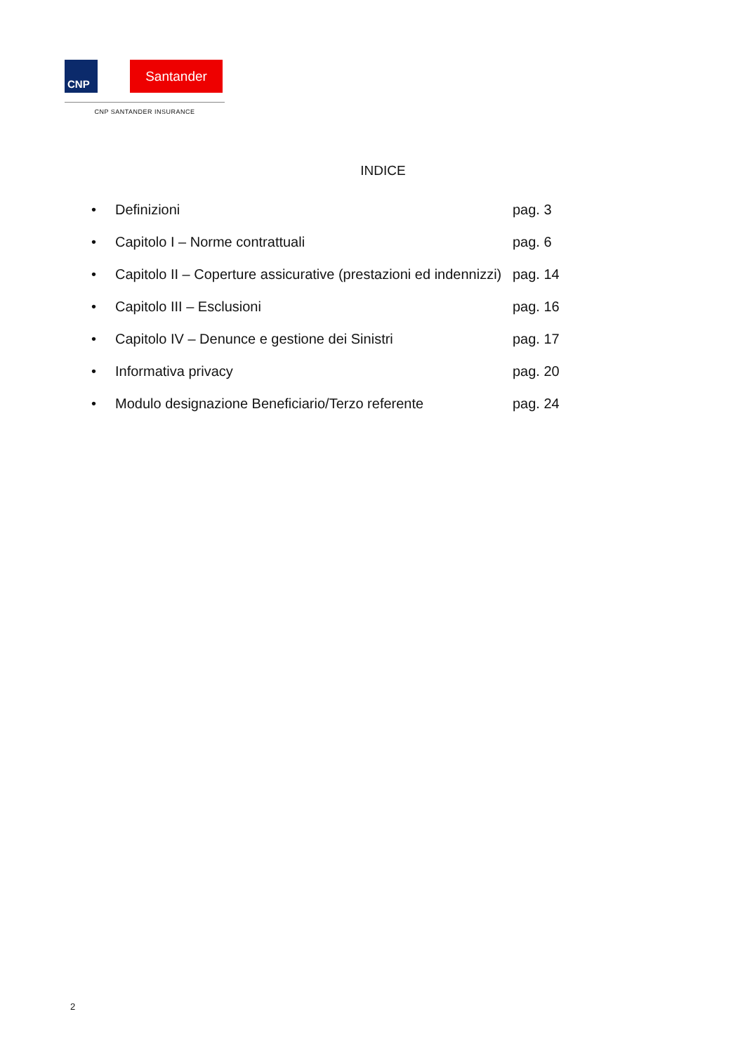CNP
Santander
CNP SANTANDER INSURANCE
INDICE
• Definizioni pag. 3
• Capitolo I – Norme contrattuali pag. 6
• Capitolo II – Coperture assicurative (prestazioni ed indennizzi) pag. 14
• Capitolo III – Esclusioni pag. 16
• Capitolo IV – Denunce e gestione dei Sinistri pag. 17
• Informativa privacy pag. 20
• Modulo designazione Beneficiario/Terzo referente pag. 24
2